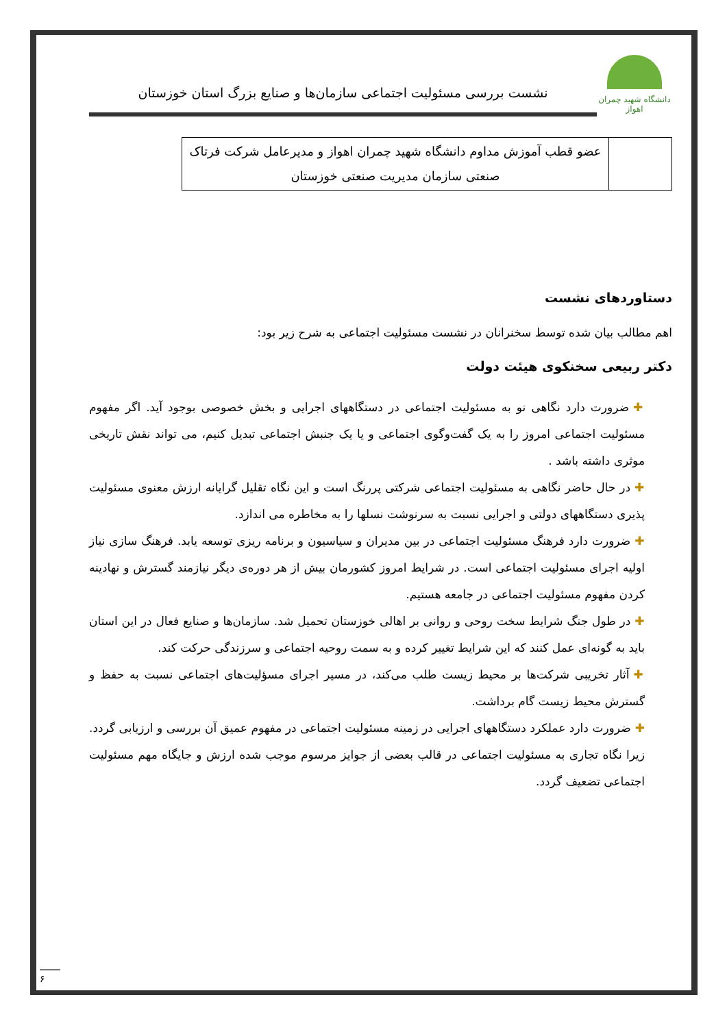دانشگاه شهید چمران اهواز
نشست بررسی مسئولیت اجتماعی سازمان‌ها و صنایع بزرگ استان خوزستان
| | عضو قطب آموزش مداوم دانشگاه شهید چمران اهواز و مدیرعامل شرکت فرتاک صنعتی سازمان مدیریت صنعتی خوزستان |
دستاوردهای نشست
اهم مطالب بیان شده توسط سخنرانان در نشست مسئولیت اجتماعی به شرح زیر بود:
دکتر ربیعی سخنکوی هیئت دولت
✚ضرورت دارد نگاهی نو به مسئولیت اجتماعی در دستگاههای اجرایی و بخش خصوصی بوجود آید. اگر مفهوم مسئولیت اجتماعی امروز را به یک گفت‌وگوی اجتماعی و یا یک جنبش اجتماعی تبدیل کنیم، می تواند نقش تاریخی موثری داشته باشد .
✚در حال حاضر نگاهی به مسئولیت اجتماعی شرکتی پررنگ است و این نگاه تقلیل گرایانه ارزش معنوی مسئولیت پذیری دستگاههای دولتی و اجرایی نسبت به سرنوشت نسلها را به مخاطره می اندازد.
✚ضرورت دارد فرهنگ مسئولیت اجتماعی در بین مدیران و سیاسیون و برنامه ریزی توسعه یابد. فرهنگ سازی نیاز اولیه اجرای مسئولیت اجتماعی است. در شرایط امروز کشورمان بیش از هر دوره‌ی دیگر نیازمند گسترش و نهادینه کردن مفهوم مسئولیت اجتماعی در جامعه هستیم.
✚در طول جنگ شرایط سخت روحی و روانی بر اهالی خوزستان تحمیل شد. سازمان‌ها و صنایع فعال در این استان باید به گونه‌ای عمل کنند که این شرایط تغییر کرده و به سمت روحیه اجتماعی و سرزندگی حرکت کند.
✚آثار تخریبی شرکت‌ها بر محیط زیست طلب می‌کند، در مسیر اجرای مسؤلیت‌های اجتماعی نسبت به حفظ و گسترش محیط زیست گام برداشت.
✚ضرورت دارد عملکرد دستگاههای اجرایی در زمینه مسئولیت اجتماعی در مفهوم عمیق آن بررسی و ارزیابی گردد. زیرا نگاه تجاری به مسئولیت اجتماعی در قالب بعضی از جوایز مرسوم موجب شده ارزش و جایگاه مهم مسئولیت اجتماعی تضعیف گردد.
۶